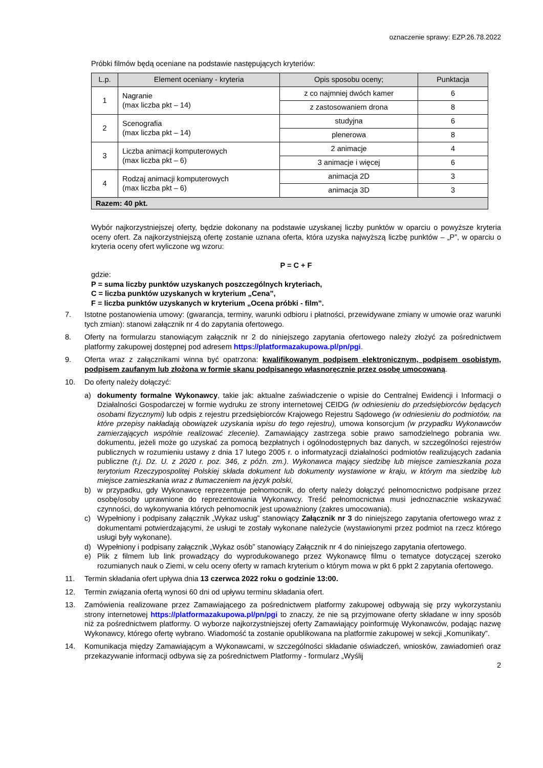oznaczenie sprawy: EZP.26.78.2022
Próbki filmów będą oceniane na podstawie następujących kryteriów:
| L.p. | Element oceniany - kryteria | Opis sposobu oceny; | Punktacja |
| --- | --- | --- | --- |
| 1 | Nagranie (max liczba pkt – 14) | z co najmniej dwóch kamer | 6 |
| | | z zastosowaniem drona | 8 |
| 2 | Scenografia (max liczba pkt – 14) | studyjna | 6 |
| | | plenerowa | 8 |
| 3 | Liczba animacji komputerowych (max liczba pkt – 6) | 2 animacje | 4 |
| | | 3 animacje i więcej | 6 |
| 4 | Rodzaj animacji komputerowych (max liczba pkt – 6) | animacja 2D | 3 |
| | | animacja 3D | 3 |
| Razem: 40 pkt. | | | |
Wybór najkorzystniejszej oferty, będzie dokonany na podstawie uzyskanej liczby punktów w oparciu o powyższe kryteria oceny ofert. Za najkorzystniejszą ofertę zostanie uznana oferta, która uzyska najwyższą liczbę punktów – „P”, w oparciu o kryteria oceny ofert wyliczone wg wzoru:
P = C + F
gdzie:
P = suma liczby punktów uzyskanych poszczególnych kryteriach,
C = liczba punktów uzyskanych w kryterium „Cena”,
F = liczba punktów uzyskanych w kryterium „Ocena próbki - film”.
7. Istotne postanowienia umowy: (gwarancja, terminy, warunki odbioru i płatności, przewidywane zmiany w umowie oraz warunki tych zmian): stanowi załącznik nr 4 do zapytania ofertowego.
8. Oferty na formularzu stanowiącym załącznik nr 2 do niniejszego zapytania ofertowego należy złożyć za pośrednictwem platformy zakupowej dostępnej pod adresem https://platformazakupowa.pl/pn/pgi.
9. Oferta wraz z załącznikami winna być opatrzona: kwalifikowanym podpisem elektronicznym, podpisem osobistym, podpisem zaufanym lub złożona w formie skanu podpisanego własnoręcznie przez osobę umocowaną.
10. Do oferty należy dołączyć:
a) dokumenty formalne Wykonawcy, takie jak: aktualne zaświadczenie o wpisie do Centralnej Ewidencji i Informacji o Działalności Gospodarczej w formie wydruku ze strony internetowej CEIDG (w odniesieniu do przedsiębiorców będących osobami fizycznymi) lub odpis z rejestru przedsiębiorców Krajowego Rejestru Sądowego (w odniesieniu do podmiotów, na które przepisy nakładają obowiązek uzyskania wpisu do tego rejestru), umowa konsorcjum (w przypadku Wykonawców zamierzających wspólnie realizować zlecenie). Zamawiający zastrzega sobie prawo samodzielnego pobrania ww. dokumentu, jeżeli może go uzyskać za pomocą bezpłatnych i ogólnodostępnych baz danych, w szczególności rejestrów publicznych w rozumieniu ustawy z dnia 17 lutego 2005 r. o informatyzacji działalności podmiotów realizujących zadania publiczne (t.j. Dz. U. z 2020 r. poz. 346, z późn. zm.). Wykonawca mający siedzibę lub miejsce zamieszkania poza terytorium Rzeczypospolitej Polskiej składa dokument lub dokumenty wystawione w kraju, w którym ma siedzibę lub miejsce zamieszkania wraz z tłumaczeniem na język polski,
b) w przypadku, gdy Wykonawcę reprezentuje pełnomocnik, do oferty należy dołączyć pełnomocnictwo podpisane przez osobę/osoby uprawnione do reprezentowania Wykonawcy. Treść pełnomocnictwa musi jednoznacznie wskazywać czynności, do wykonywania których pełnomocnik jest upoważniony (zakres umocowania).
c) Wypełniony i podpisany załącznik „Wykaz usług” stanowiący Załącznik nr 3 do niniejszego zapytania ofertowego wraz z dokumentami potwierdzającymi, że usługi te zostały wykonane należycie (wystawionymi przez podmiot na rzecz którego usługi były wykonane).
d) Wypełniony i podpisany załącznik „Wykaz osób” stanowiący Załącznik nr 4 do niniejszego zapytania ofertowego.
e) Plik z filmem lub link prowadzący do wyprodukowanego przez Wykonawcę filmu o tematyce dotyczącej szeroko rozumianych nauk o Ziemi, w celu oceny oferty w ramach kryterium o którym mowa w pkt 6 ppkt 2 zapytania ofertowego.
11. Termin składania ofert upływa dnia 13 czerwca 2022 roku o godzinie 13:00.
12. Termin związania ofertą wynosi 60 dni od upływu terminu składania ofert.
13. Zamówienia realizowane przez Zamawiającego za pośrednictwem platformy zakupowej odbywają się przy wykorzystaniu strony internetowej https://platformazakupowa.pl/pn/pgi to znaczy, że nie są przyjmowane oferty składane w inny sposób niż za pośrednictwem platformy. O wyborze najkorzystniejszej oferty Zamawiający poinformuję Wykonawców, podając nazwę Wykonawcy, którego ofertę wybrano. Wiadomość ta zostanie opublikowana na platformie zakupowej w sekcji „Komunikaty”.
14. Komunikacja między Zamawiającym a Wykonawcami, w szczególności składanie oświadczeń, wniosków, zawiadomień oraz przekazywanie informacji odbywa się za pośrednictwem Platformy - formularz „Wyślij
2